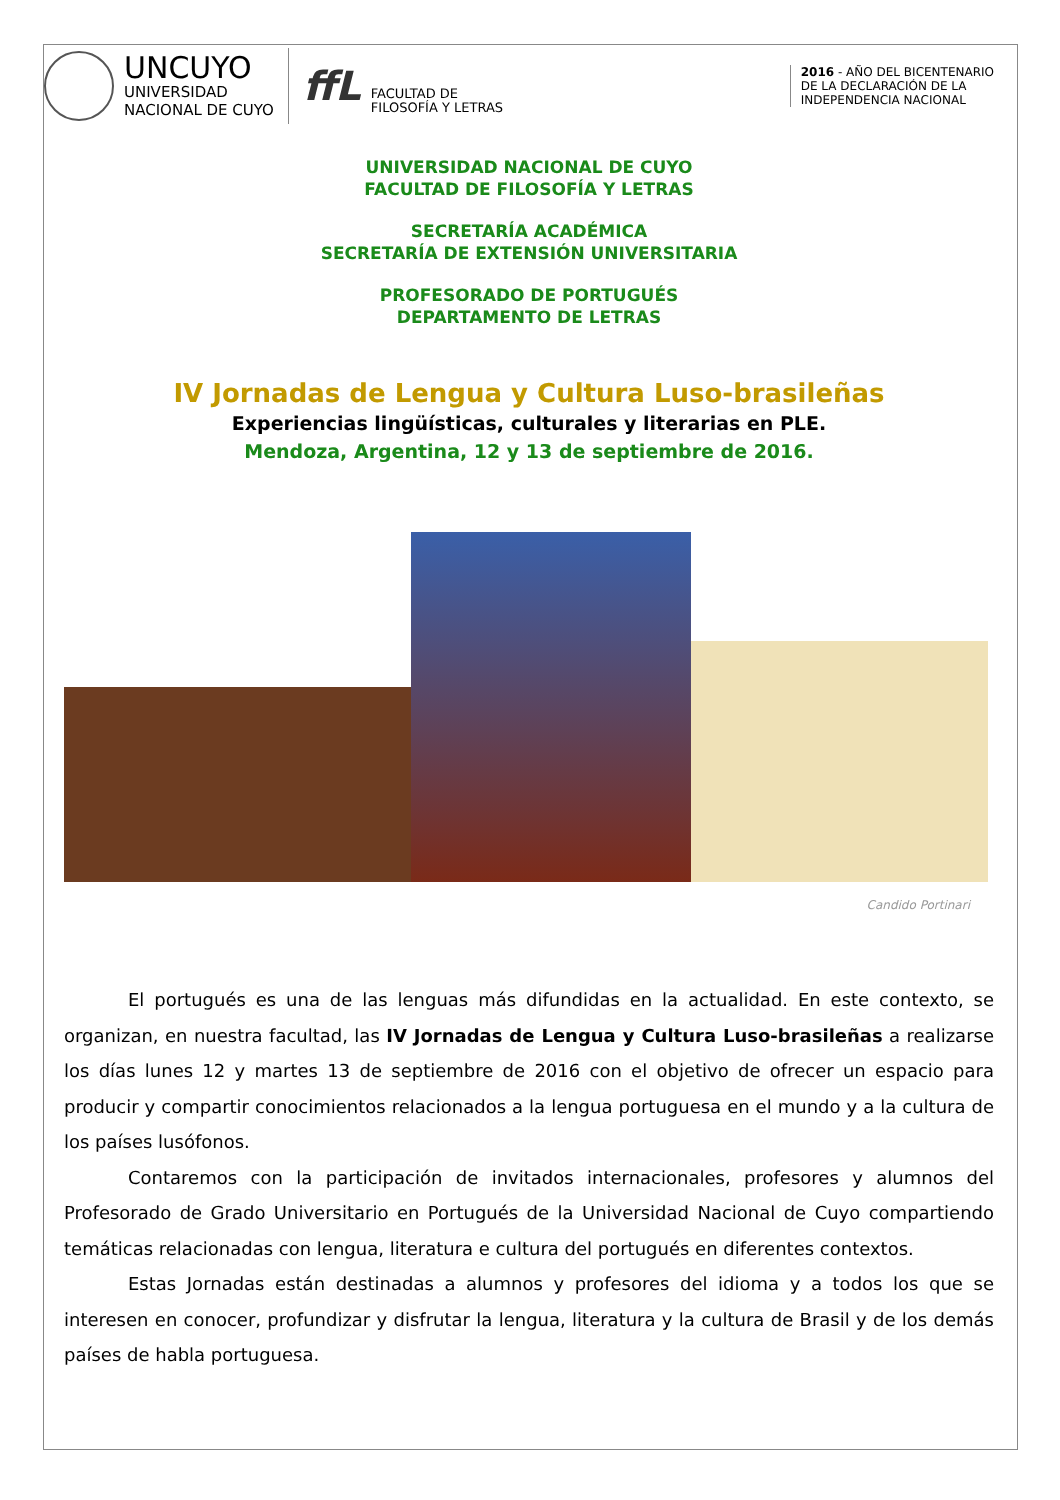UNCUYO
UNIVERSIDAD
NACIONAL DE CUYO
ffL
FACULTAD DE
FILOSOFÍA Y LETRAS
2016 - AÑO DEL BICENTENARIO
DE LA DECLARACIÓN DE LA
INDEPENDENCIA NACIONAL
UNIVERSIDAD NACIONAL DE CUYO
FACULTAD DE FILOSOFÍA Y LETRAS
SECRETARÍA ACADÉMICA
SECRETARÍA DE EXTENSIÓN UNIVERSITARIA
PROFESORADO DE PORTUGUÉS
DEPARTAMENTO DE LETRAS
IV Jornadas de Lengua y Cultura Luso-brasileñas
Experiencias lingüísticas, culturales y literarias en PLE.
Mendoza, Argentina, 12 y 13 de septiembre de 2016.
Candido Portinari
El portugués es una de las lenguas más difundidas en la actualidad. En este contexto, se organizan, en nuestra facultad, las IV Jornadas de Lengua y Cultura Luso-brasileñas a realizarse los días lunes 12 y martes 13 de septiembre de 2016 con el objetivo de ofrecer un espacio para producir y compartir conocimientos relacionados a la lengua portuguesa en el mundo y a la cultura de los países lusófonos.
Contaremos con la participación de invitados internacionales, profesores y alumnos del Profesorado de Grado Universitario en Portugués de la Universidad Nacional de Cuyo compartiendo temáticas relacionadas con lengua, literatura e cultura del portugués en diferentes contextos.
Estas Jornadas están destinadas a alumnos y profesores del idioma y a todos los que se interesen en conocer, profundizar y disfrutar la lengua, literatura y la cultura de Brasil y de los demás países de habla portuguesa.